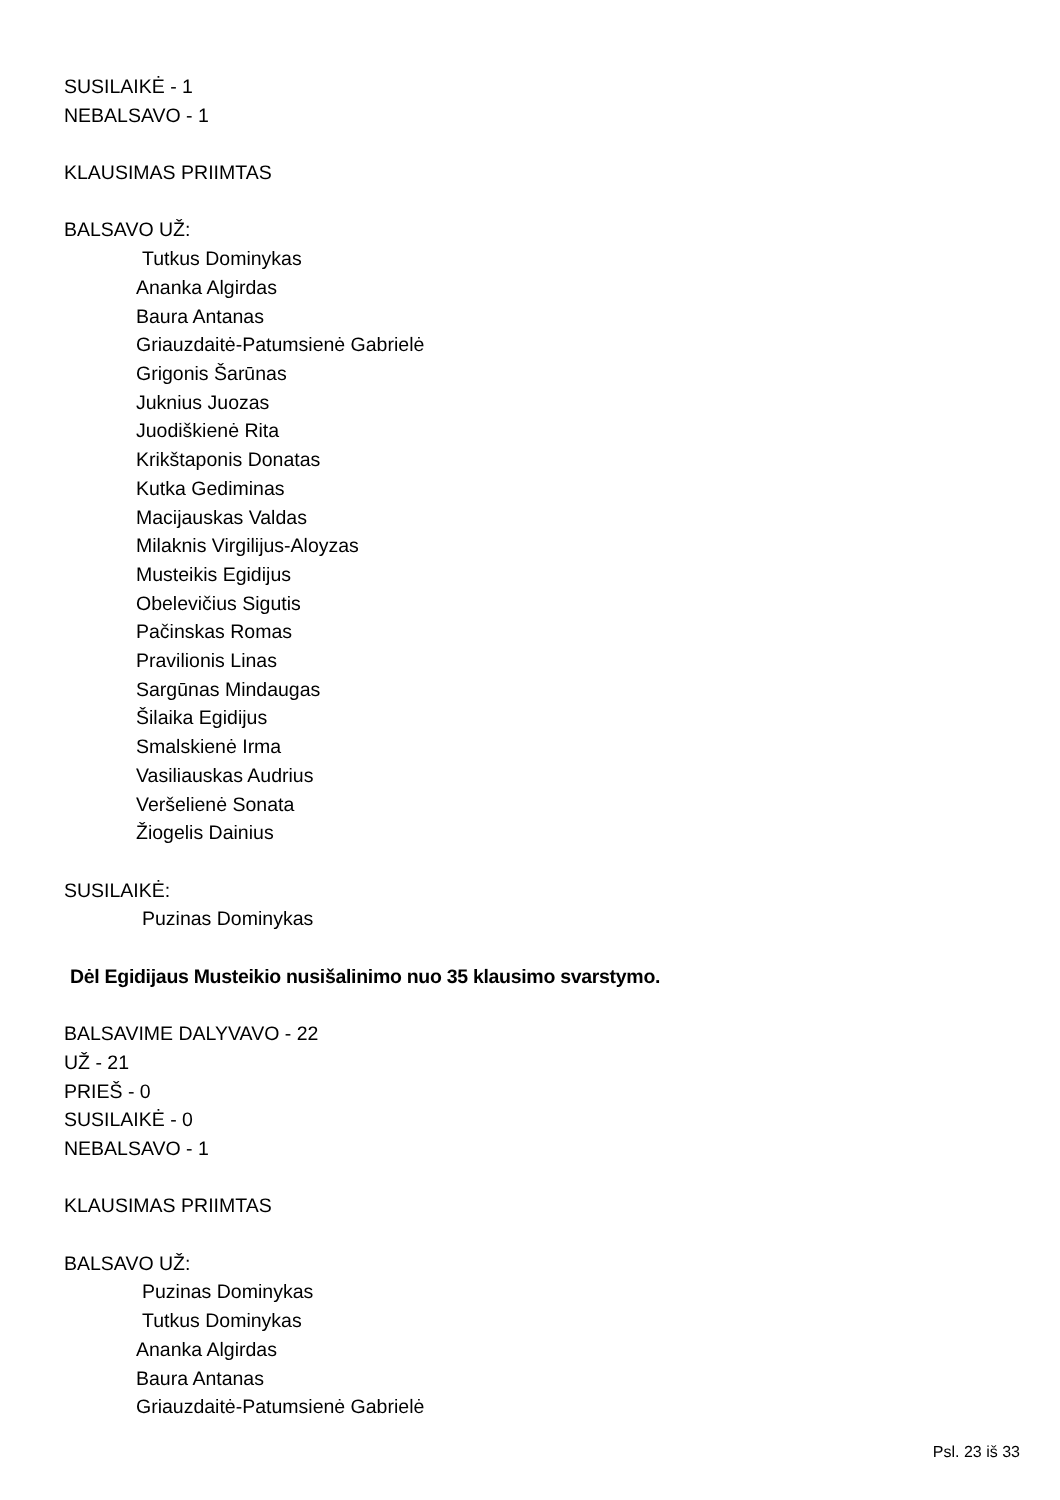SUSILAIKĖ - 1
NEBALSAVO - 1
KLAUSIMAS PRIIMTAS
BALSAVO UŽ:
Tutkus Dominykas
Ananka Algirdas
Baura Antanas
Griauzdaitė-Patumsienė Gabrielė
Grigonis Šarūnas
Juknius Juozas
Juodiškienė Rita
Krikštaponis Donatas
Kutka Gediminas
Macijauskas Valdas
Milaknis Virgilijus-Aloyzas
Musteikis Egidijus
Obelevičius Sigutis
Pačinskas Romas
Pravilionis Linas
Sargūnas Mindaugas
Šilaika Egidijus
Smalskienė Irma
Vasiliauskas Audrius
Veršelienė Sonata
Žiogelis Dainius
SUSILAIKĖ:
Puzinas Dominykas
Dėl Egidijaus Musteikio nusišalinimo nuo 35 klausimo svarstymo.
BALSAVIME DALYVAVO - 22
UŽ - 21
PRIEŠ - 0
SUSILAIKĖ - 0
NEBALSAVO - 1
KLAUSIMAS PRIIMTAS
BALSAVO UŽ:
Puzinas Dominykas
Tutkus Dominykas
Ananka Algirdas
Baura Antanas
Griauzdaitė-Patumsienė Gabrielė
Psl. 23 iš 33